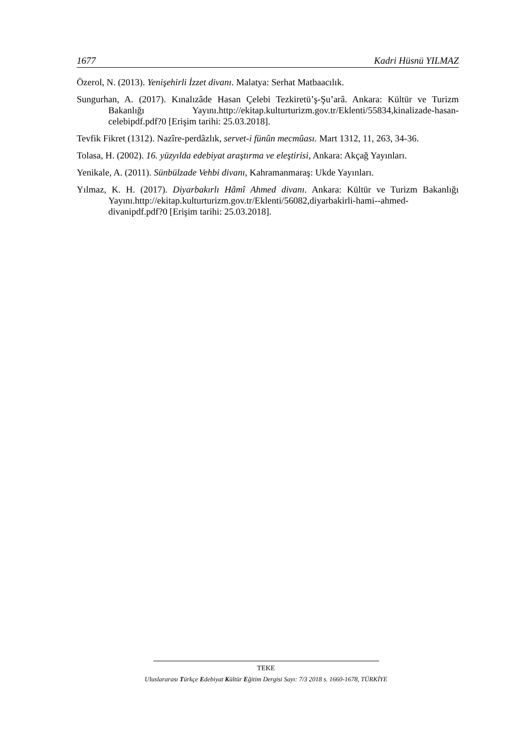1677 Kadri Hüsnü YILMAZ
Özerol, N. (2013). Yenişehirli İzzet divanı. Malatya: Serhat Matbaacılık.
Sungurhan, A. (2017). Kınalızâde Hasan Çelebi Tezkiretü’ş-Şu’arâ. Ankara: Kültür ve Turizm Bakanlığı Yayını.http://ekitap.kulturturizm.gov.tr/Eklenti/55834,kinalizade-hasan-celebipdf.pdf?0 [Erişim tarihi: 25.03.2018].
Tevfik Fikret (1312). Nazîre-perdâzlık, servet-i fünûn mecmûası. Mart 1312, 11, 263, 34-36.
Tolasa, H. (2002). 16. yüzyılda edebiyat araştırma ve eleştirisi, Ankara: Akçağ Yayınları.
Yenikale, A. (2011). Sünbülzade Vehbi divanı, Kahramanmaraş: Ukde Yayınları.
Yılmaz, K. H. (2017). Diyarbakırlı Hâmî Ahmed divanı. Ankara: Kültür ve Turizm Bakanlığı Yayını.http://ekitap.kulturturizm.gov.tr/Eklenti/56082,diyarbakirli-hami--ahmed-divanipdf.pdf?0 [Erişim tarihi: 25.03.2018].
TEKE
Uluslararası Türkçe Edebiyat Kültür Eğitim Dergisi Sayı: 7/3 2018 s. 1660-1678, TÜRKİYE